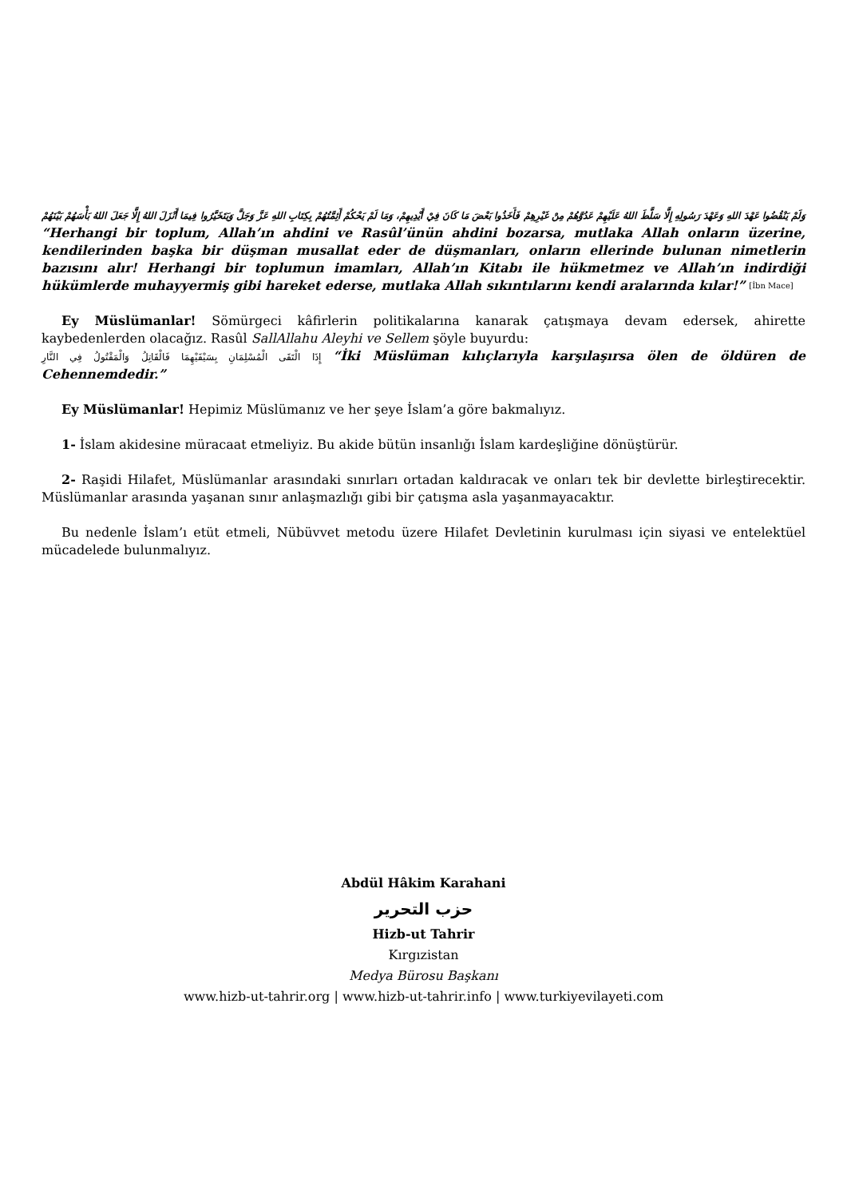وَلَمْ يَنْقُضُوا عَهْدَ اللهِ وَعَهْدَ رَسُولِهِ إِلَّا سَلَّطَ اللهُ عَلَيْهِمْ عَدُوَّهُمْ مِنْ غَيْرِهِمْ فَأَخَذُوا بَعْضَ مَا كَانَ فِيْ أَيْدِيهِمْ، وَمَا لَمْ يَحْكُمْ أَئِمَّتُهُمْ بِكِتَابِ اللهِ عَزَّ وَجَلَّ وَيَتَخَيَّرُوا فِيمَا أَنْزَلَ اللهُ إِلَّا جَعَلَ اللهُ بَأْسَهُمْ بَيْنَهُمْ “Herhangi bir toplum, Allah’ın ahdini ve Rasûl’ünün ahdini bozarsa, mutlaka Allah onların üzerine, kendilerinden başka bir düşman musallat eder de düşmanları, onların ellerinde bulunan nimetlerin bazısını alır! Herhangi bir toplumun imamları, Allah’ın Kitabı ile hükmetmez ve Allah’ın indirdiği hükümlerde muhayyermiş gibi hareket ederse, mutlaka Allah sıkıntılarını kendi aralarında kılar!” [İbn Mace]
Ey Müslümanlar! Sömürgeci kâfirlerin politikalarına kanarak çatışmaya devam edersek, ahirette kaybedenlerden olacağız. Rasûl SallAllahu Aleyhi ve Sellem şöyle buyurdu:
إِذَا الْتَقَى الْمُسْلِمَانِ بِسَيْفَيْهِمَا فَالْقَاتِلُ وَالْمَقْتُولُ فِي النَّارِ “İki Müslüman kılıçlarıyla karşılaşırsa ölen de öldüren de Cehennemdedir.”
Ey Müslümanlar! Hepimiz Müslümanız ve her şeye İslam’a göre bakmalıyız.
1- İslam akidesine müracaat etmeliyiz. Bu akide bütün insanlığı İslam kardeşliğine dönüştürür.
2- Raşidi Hilafet, Müslümanlar arasındaki sınırları ortadan kaldıracak ve onları tek bir devlette birleştirecektir. Müslümanlar arasında yaşanan sınır anlaşmazlığı gibi bir çatışma asla yaşanmayacaktır.
Bu nedenle İslam’ı etüt etmeli, Nübüvvet metodu üzere Hilafet Devletinin kurulması için siyasi ve entelektüel mücadelede bulunmalıyız.
Abdül Hâkim Karahani
حزب التحرير
Hizb-ut Tahrir
Kırgızistan
Medya Bürosu Başkanı
www.hizb-ut-tahrir.org | www.hizb-ut-tahrir.info | www.turkiyevilayeti.com